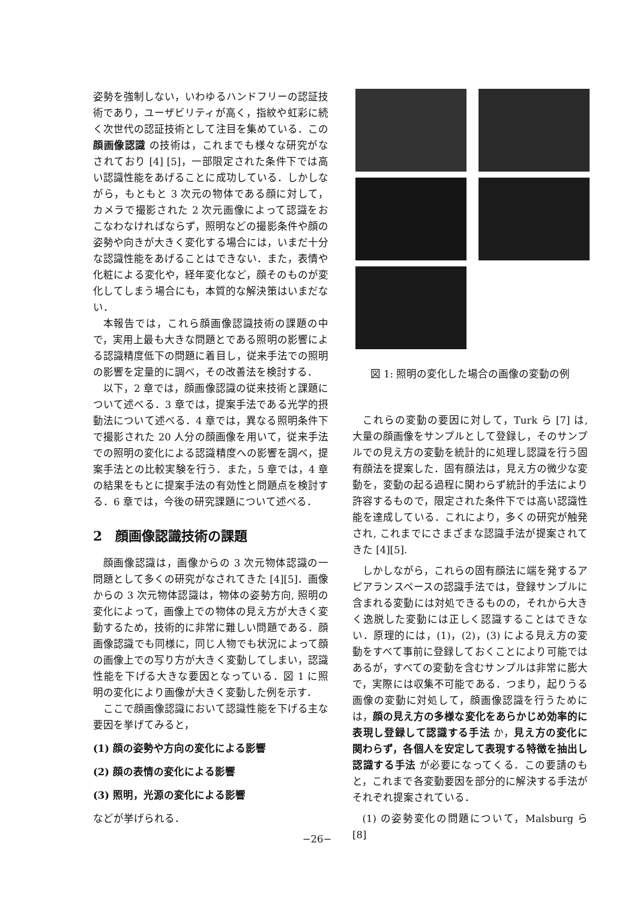姿勢を強制しない，いわゆるハンドフリーの認証技術であり，ユーザビリティが高く，指紋や虹彩に続く次世代の認証技術として注目を集めている．この顔画像認識 の技術は，これまでも様々な研究がなされており [4] [5]，一部限定された条件下では高い認識性能をあげることに成功している．しかしながら，もともと 3 次元の物体である顔に対して，カメラで撮影された 2 次元画像によって認識をおこなわなければならず，照明などの撮影条件や顔の姿勢や向きが大きく変化する場合には，いまだ十分な認識性能をあげることはできない．また，表情や化粧による変化や，経年変化など，顔そのものが変化してしまう場合にも，本質的な解決策はいまだない．
本報告では，これら顔画像認識技術の課題の中で，実用上最も大きな問題とである照明の影響による認識精度低下の問題に着目し，従来手法での照明の影響を定量的に調べ，その改善法を検討する．
以下，2 章では，顔画像認識の従来技術と課題について述べる．3 章では，提案手法である光学的摂動法について述べる．4 章では，異なる照明条件下で撮影された 20 人分の顔画像を用いて，従来手法での照明の変化による認識精度への影響を調べ，提案手法との比較実験を行う．また，5 章では，4 章の結果をもとに提案手法の有効性と問題点を検討する．6 章では，今後の研究課題について述べる．
2　顔画像認識技術の課題
顔画像認識は，画像からの 3 次元物体認識の一問題として多くの研究がなされてきた [4][5]．画像からの 3 次元物体認識は，物体の姿勢方向, 照明の変化によって，画像上での物体の見え方が大きく変動するため，技術的に非常に難しい問題である．顔画像認識でも同様に，同じ人物でも状況によって顔の画像上での写り方が大きく変動してしまい，認識性能を下げる大きな要因となっている．図 1 に照明の変化により画像が大きく変動した例を示す．
ここで顔画像認識において認識性能を下げる主な要因を挙げてみると，
(1) 顔の姿勢や方向の変化による影響
(2) 顔の表情の変化による影響
(3) 照明，光源の変化による影響
などが挙げられる．
図 1: 照明の変化した場合の画像の変動の例
これらの変動の要因に対して，Turk ら [7] は, 大量の顔画像をサンプルとして登録し，そのサンプルでの見え方の変動を統計的に処理し認識を行う固有顔法を提案した．固有顔法は，見え方の微少な変動を，変動の起る過程に関わらず統計的手法により許容するもので，限定された条件下では高い認識性能を達成している．これにより，多くの研究が触発され, これまでにさまざまな認識手法が提案されてきた [4][5].
しかしながら，これらの固有顔法に端を発するアピアランスベースの認識手法では，登録サンプルに含まれる変動には対処できるものの，それから大きく逸脱した変動には正しく認識することはできない．原理的には，(1)，(2)，(3) による見え方の変動をすべて事前に登録しておくことにより可能ではあるが，すべての変動を含むサンプルは非常に膨大で，実際には収集不可能である．つまり，起りうる画像の変動に対処して，顔画像認識を行うためには，顔の見え方の多様な変化をあらかじめ効率的に表現し登録して認識する手法 か，見え方の変化に関わらず，各個人を安定して表現する特徴を抽出し認識する手法 が必要になってくる．この要請のもと，これまで各変動要因を部分的に解決する手法がそれぞれ提案されている．
(1) の姿勢変化の問題について，Malsburg ら [8]
−26−